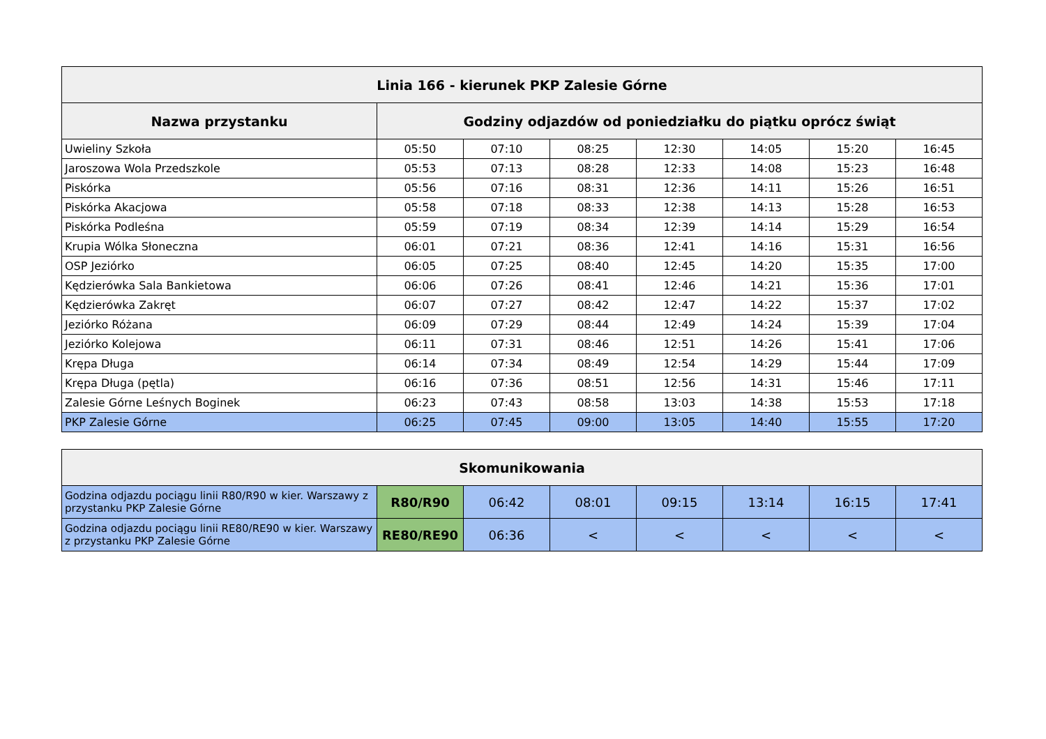| Linia 166 - kierunek PKP Zalesie Górne | | | | | | | |
| --- | --- | --- | --- | --- | --- | --- | --- |
| Nazwa przystanku | Godziny odjazdów od poniedziałku do piątku oprócz świąt | | | | | | |
| Uwieliny Szkoła | 05:50 | 07:10 | 08:25 | 12:30 | 14:05 | 15:20 | 16:45 |
| Jaroszowa Wola Przedszkole | 05:53 | 07:13 | 08:28 | 12:33 | 14:08 | 15:23 | 16:48 |
| Piskórka | 05:56 | 07:16 | 08:31 | 12:36 | 14:11 | 15:26 | 16:51 |
| Piskórka Akacjowa | 05:58 | 07:18 | 08:33 | 12:38 | 14:13 | 15:28 | 16:53 |
| Piskórka Podleśna | 05:59 | 07:19 | 08:34 | 12:39 | 14:14 | 15:29 | 16:54 |
| Krupia Wólka Słoneczna | 06:01 | 07:21 | 08:36 | 12:41 | 14:16 | 15:31 | 16:56 |
| OSP Jeziórko | 06:05 | 07:25 | 08:40 | 12:45 | 14:20 | 15:35 | 17:00 |
| Kędzierówka Sala Bankietowa | 06:06 | 07:26 | 08:41 | 12:46 | 14:21 | 15:36 | 17:01 |
| Kędzierówka Zakręt | 06:07 | 07:27 | 08:42 | 12:47 | 14:22 | 15:37 | 17:02 |
| Jeziórko Różana | 06:09 | 07:29 | 08:44 | 12:49 | 14:24 | 15:39 | 17:04 |
| Jeziórko Kolejowa | 06:11 | 07:31 | 08:46 | 12:51 | 14:26 | 15:41 | 17:06 |
| Krępa Długa | 06:14 | 07:34 | 08:49 | 12:54 | 14:29 | 15:44 | 17:09 |
| Krępa Długa (pętla) | 06:16 | 07:36 | 08:51 | 12:56 | 14:31 | 15:46 | 17:11 |
| Zalesie Górne Leśnych Boginek | 06:23 | 07:43 | 08:58 | 13:03 | 14:38 | 15:53 | 17:18 |
| PKP Zalesie Górne | 06:25 | 07:45 | 09:00 | 13:05 | 14:40 | 15:55 | 17:20 |
| Skomunikowania | | | | | | | |
| --- | --- | --- | --- | --- | --- | --- | --- |
| Godzina odjazdu pociągu linii R80/R90 w kier. Warszawy z przystanku PKP Zalesie Górne | R80/R90 | 06:42 | 08:01 | 09:15 | 13:14 | 16:15 | 17:41 |
| Godzina odjazdu pociągu linii RE80/RE90 w kier. Warszawy z przystanku PKP Zalesie Górne | RE80/RE90 | 06:36 | < | < | < | < | < |